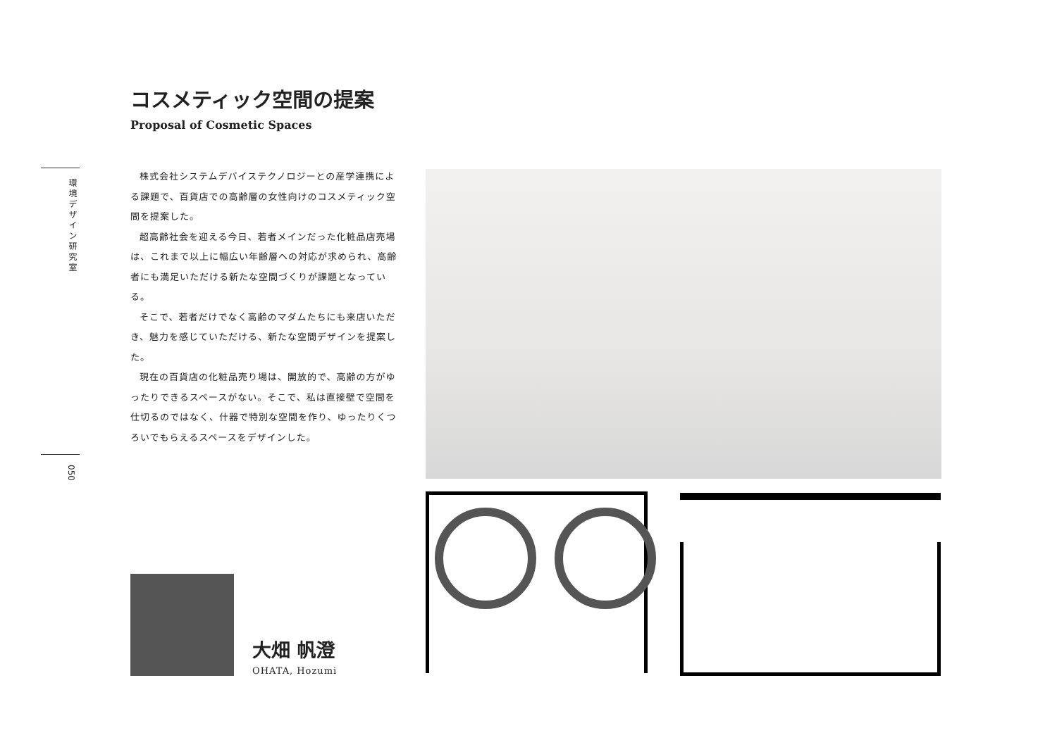環境デザイン研究室
050
コスメティック空間の提案
Proposal of Cosmetic Spaces
株式会社システムデバイステクノロジーとの産学連携による課題で、百貨店での高齢層の女性向けのコスメティック空間を提案した。
超高齢社会を迎える今日、若者メインだった化粧品店売場は、これまで以上に幅広い年齢層への対応が求められ、高齢者にも満足いただける新たな空間づくりが課題となっている。
そこで、若者だけでなく高齢のマダムたちにも来店いただき、魅力を感じていただける、新たな空間デザインを提案した。
現在の百貨店の化粧品売り場は、開放的で、高齢の方がゆったりできるスペースがない。そこで、私は直接壁で空間を仕切るのではなく、什器で特別な空間を作り、ゆったりくつろいでもらえるスペースをデザインした。
大畑 帆澄
OHATA, Hozumi